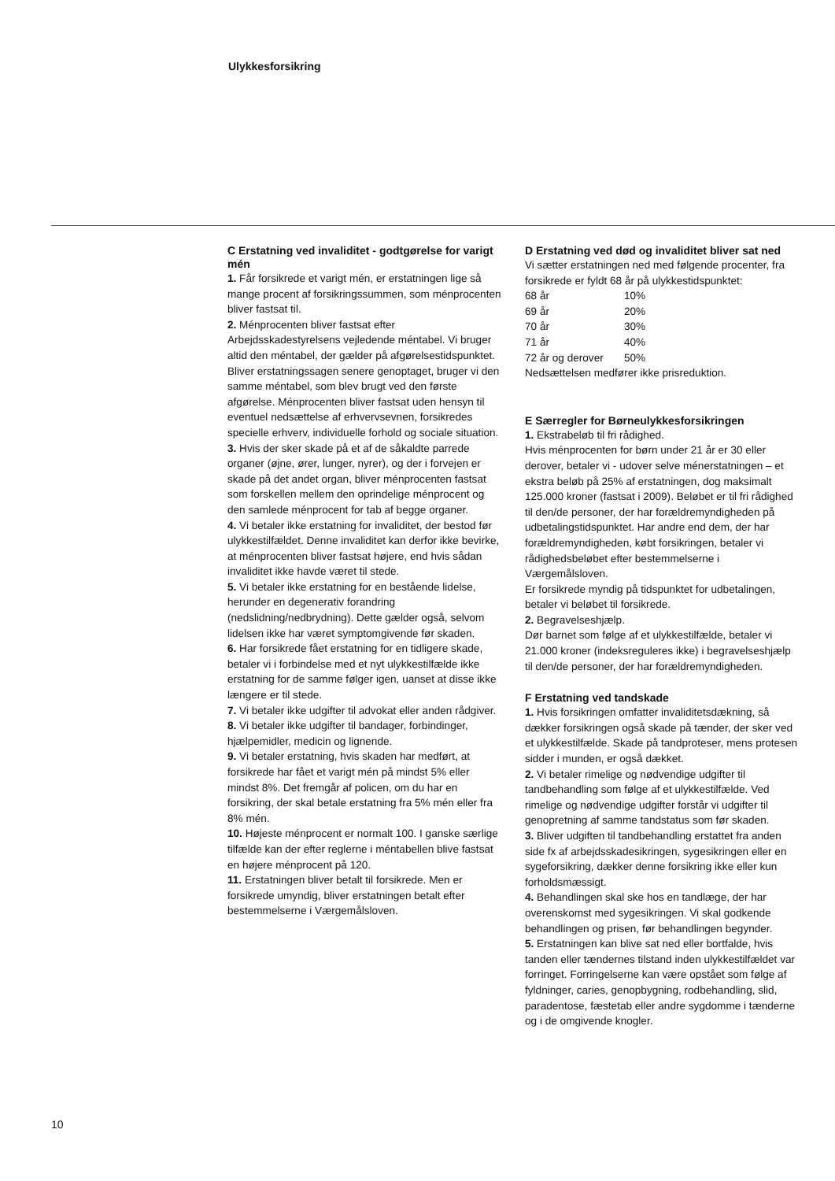Ulykkesforsikring
C Erstatning ved invaliditet - godtgørelse for varigt mén
1. Får forsikrede et varigt mén, er erstatningen lige så mange procent af forsikringssummen, som ménprocenten bliver fastsat til.
2. Ménprocenten bliver fastsat efter Arbejdsskadestyrelsens vejledende méntabel. Vi bruger altid den méntabel, der gælder på afgørelsestidspunktet. Bliver erstatningssagen senere genoptaget, bruger vi den samme méntabel, som blev brugt ved den første afgørelse. Ménprocenten bliver fastsat uden hensyn til eventuel nedsættelse af erhvervsevnen, forsikredes specielle erhverv, individuelle forhold og sociale situation.
3. Hvis der sker skade på et af de såkaldte parrede organer (øjne, ører, lunger, nyrer), og der i forvejen er skade på det andet organ, bliver ménprocenten fastsat som forskellen mellem den oprindelige ménprocent og den samlede ménprocent for tab af begge organer.
4. Vi betaler ikke erstatning for invaliditet, der bestod før ulykkestilfældet. Denne invaliditet kan derfor ikke bevirke, at ménprocenten bliver fastsat højere, end hvis sådan invaliditet ikke havde været til stede.
5. Vi betaler ikke erstatning for en bestående lidelse, herunder en degenerativ forandring (nedslidning/nedbrydning). Dette gælder også, selvom lidelsen ikke har været symptomgivende før skaden.
6. Har forsikrede fået erstatning for en tidligere skade, betaler vi i forbindelse med et nyt ulykkestilfælde ikke erstatning for de samme følger igen, uanset at disse ikke længere er til stede.
7. Vi betaler ikke udgifter til advokat eller anden rådgiver.
8. Vi betaler ikke udgifter til bandager, forbindinger, hjælpemidler, medicin og lignende.
9. Vi betaler erstatning, hvis skaden har medført, at forsikrede har fået et varigt mén på mindst 5% eller mindst 8%. Det fremgår af policen, om du har en forsikring, der skal betale erstatning fra 5% mén eller fra 8% mén.
10. Højeste ménprocent er normalt 100. I ganske særlige tilfælde kan der efter reglerne i méntabellen blive fastsat en højere ménprocent på 120.
11. Erstatningen bliver betalt til forsikrede. Men er forsikrede umyndig, bliver erstatningen betalt efter bestemmelserne i Værgemålsloven.
D Erstatning ved død og invaliditet bliver sat ned
Vi sætter erstatningen ned med følgende procenter, fra forsikrede er fyldt 68 år på ulykkestidspunktet:
| 68 år | 10% |
| 69 år | 20% |
| 70 år | 30% |
| 71 år | 40% |
| 72 år og derover | 50% |
Nedsættelsen medfører ikke prisreduktion.
E Særregler for Børneulykkesforsikringen
1. Ekstrabeløb til fri rådighed.
Hvis ménprocenten for børn under 21 år er 30 eller derover, betaler vi - udover selve ménerstatningen – et ekstra beløb på 25% af erstatningen, dog maksimalt 125.000 kroner (fastsat i 2009). Beløbet er til fri rådighed til den/de personer, der har forældremyndigheden på udbetalingstidspunktet. Har andre end dem, der har forældremyndigheden, købt forsikringen, betaler vi rådighedsbeløbet efter bestemmelserne i Værgemålsloven.
Er forsikrede myndig på tidspunktet for udbetalingen, betaler vi beløbet til forsikrede.
2. Begravelseshjælp.
Dør barnet som følge af et ulykkestilfælde, betaler vi 21.000 kroner (indeksreguleres ikke) i begravelseshjælp til den/de personer, der har forældremyndigheden.
F Erstatning ved tandskade
1. Hvis forsikringen omfatter invaliditetsdækning, så dækker forsikringen også skade på tænder, der sker ved et ulykkestilfælde. Skade på tandproteser, mens protesen sidder i munden, er også dækket.
2. Vi betaler rimelige og nødvendige udgifter til tandbehandling som følge af et ulykkestilfælde. Ved rimelige og nødvendige udgifter forstår vi udgifter til genopretning af samme tandstatus som før skaden.
3. Bliver udgiften til tandbehandling erstattet fra anden side fx af arbejdsskadesikringen, sygesikringen eller en sygeforsikring, dækker denne forsikring ikke eller kun forholdsmæssigt.
4. Behandlingen skal ske hos en tandlæge, der har overenskomst med sygesikringen. Vi skal godkende behandlingen og prisen, før behandlingen begynder.
5. Erstatningen kan blive sat ned eller bortfalde, hvis tanden eller tændernes tilstand inden ulykkestilfældet var forringet. Forringelserne kan være opstået som følge af fyldninger, caries, genopbygning, rodbehandling, slid, paradentose, fæstetab eller andre sygdomme i tænderne og i de omgivende knogler.
10